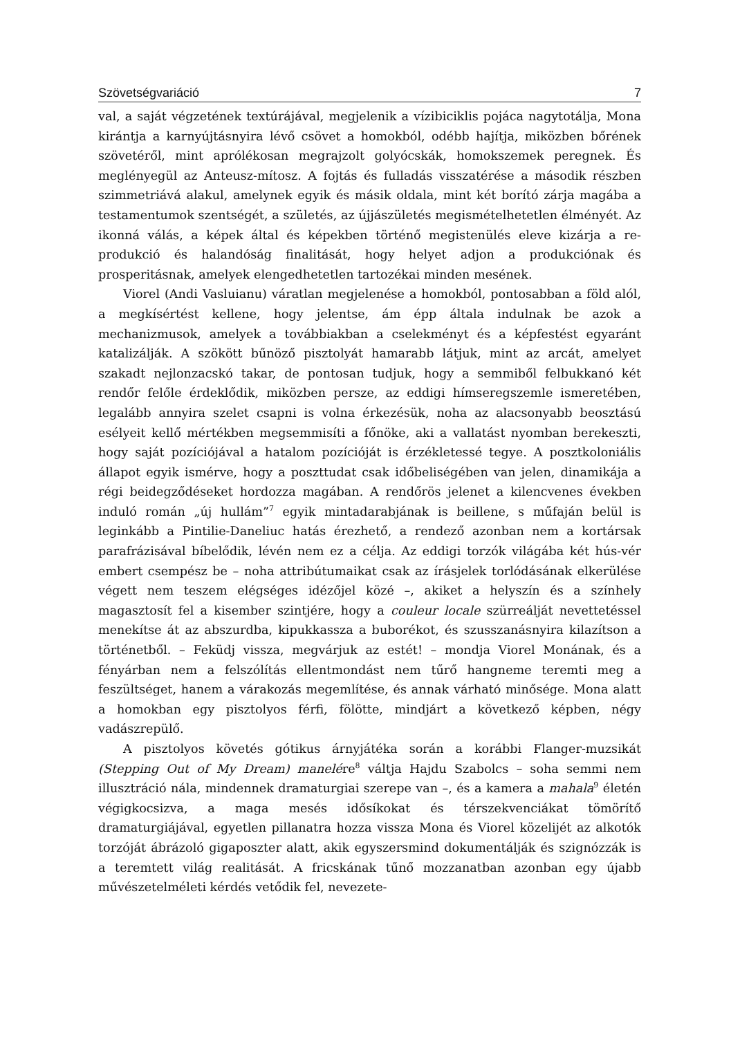Szövetségvariáció 7
val, a saját végzetének textúrájával, megjelenik a vízibiciklis pojáca nagytotálja, Mona kirántja a karnyújtásnyira lévő csövet a homokból, odébb hajítja, miközben bőrének szövetéről, mint aprólékosan megrajzolt golyócskák, homokszemek peregnek. És meglényegül az Anteusz-mítosz. A fojtás és fulladás visszatérése a második részben szimmetriává alakul, amelynek egyik és másik oldala, mint két borító zárja magába a testamentumok szentségét, a születés, az újjászületés megismételhetetlen élményét. Az ikonná válás, a képek által és képekben történő megistenülés eleve kizárja a re-produkció és halandóság finalitását, hogy helyet adjon a produkciónak és prosperitásnak, amelyek elengedhetetlen tartozékai minden mesének.
Viorel (Andi Vasluianu) váratlan megjelenése a homokból, pontosabban a föld alól, a megkísértést kellene, hogy jelentse, ám épp általa indulnak be azok a mechanizmusok, amelyek a továbbiakban a cselekményt és a képfestést egyaránt katalizálják. A szökött bűnöző pisztolyát hamarabb látjuk, mint az arcát, amelyet szakadt nejlonzacskó takar, de pontosan tudjuk, hogy a semmiből felbukkanó két rendőr felőle érdeklődik, miközben persze, az eddigi hímseregszemle ismeretében, legalább annyira szelet csapni is volna érkezésük, noha az alacsonyabb beosztású esélyeit kellő mértékben megsemmisíti a főnöke, aki a vallatást nyomban berekeszti, hogy saját pozíciójával a hatalom pozícióját is érzékletessé tegye. A posztkoloniális állapot egyik ismérve, hogy a poszttudat csak időbeliségében van jelen, dinamikája a régi beidegződéseket hordozza magában. A rendőrös jelenet a kilencvenes években induló román „új hullám”<sup>7</sup> egyik mintadarabjának is beillene, s műfaján belül is leginkább a Pintilie-Daneliuc hatás érezhető, a rendező azonban nem a kortársak parafrázisával bíbelődik, lévén nem ez a célja. Az eddigi torzók világába két hús-vér embert csempész be – noha attribútumaikat csak az írásjelek torlódásának elkerülése végett nem teszem elégséges idézőjel közé –, akiket a helyszín és a színhely magasztosít fel a kisember szintjére, hogy a couleur locale szürreálját nevettetéssel menekítse át az abszurdba, kipukkassza a buborékot, és szusszanásnyira kilazítson a történetből. – Feküdj vissza, megvárjuk az estét! – mondja Viorel Monának, és a fényárban nem a felszólítás ellentmondást nem tűrő hangneme teremti meg a feszültséget, hanem a várakozás megemlítése, és annak várható minősége. Mona alatt a homokban egy pisztolyos férfi, fölötte, mindjárt a következő képben, négy vadászrepülő.
A pisztolyos követés gótikus árnyjátéka során a korábbi Flanger-muzsikát (Stepping Out of My Dream) manelére<sup>8</sup> váltja Hajdu Szabolcs – soha semmi nem illusztráció nála, mindennek dramaturgiai szerepe van –, és a kamera a mahala<sup>9</sup> életén végigkocsizva, a maga mesés idősíkokat és térszekvenciákat tömörítő dramaturgiájával, egyetlen pillanatra hozza vissza Mona és Viorel közelijét az alkotók torzóját ábrázoló gigaposzter alatt, akik egyszersmind dokumentálják és szignózzák is a teremtett világ realitását. A fricskának tűnő mozzanatban azonban egy újabb művészetelméleti kérdés vetődik fel, nevezete-